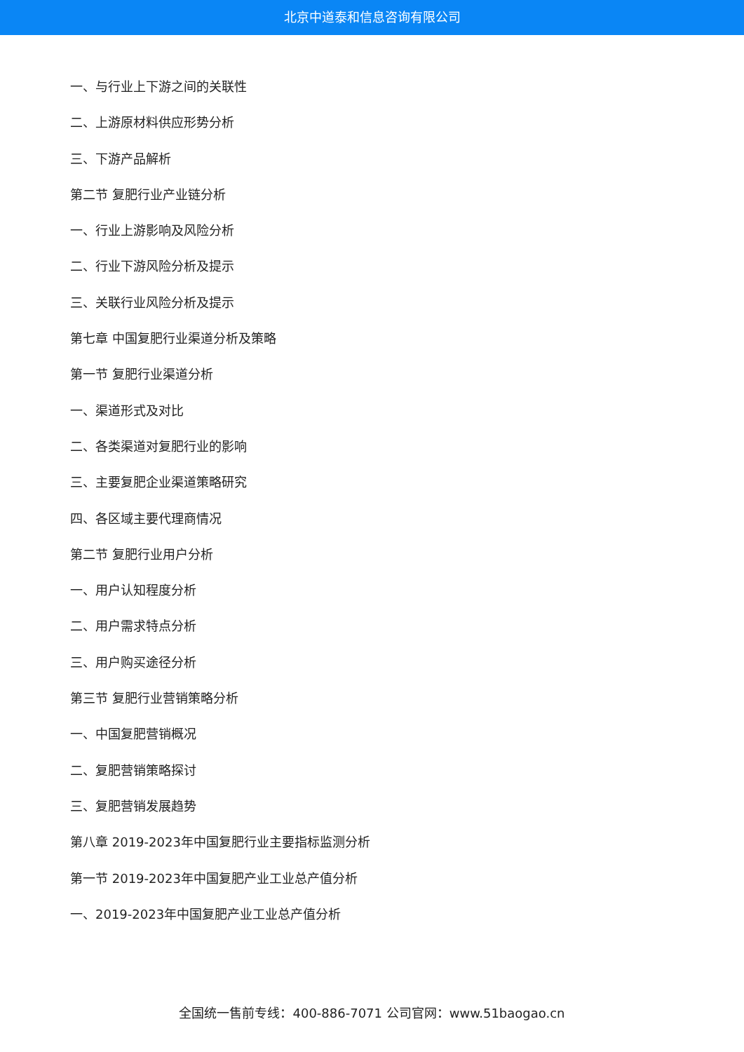北京中道泰和信息咨询有限公司
一、与行业上下游之间的关联性
二、上游原材料供应形势分析
三、下游产品解析
第二节 复肥行业产业链分析
一、行业上游影响及风险分析
二、行业下游风险分析及提示
三、关联行业风险分析及提示
第七章 中国复肥行业渠道分析及策略
第一节 复肥行业渠道分析
一、渠道形式及对比
二、各类渠道对复肥行业的影响
三、主要复肥企业渠道策略研究
四、各区域主要代理商情况
第二节 复肥行业用户分析
一、用户认知程度分析
二、用户需求特点分析
三、用户购买途径分析
第三节 复肥行业营销策略分析
一、中国复肥营销概况
二、复肥营销策略探讨
三、复肥营销发展趋势
第八章 2019-2023年中国复肥行业主要指标监测分析
第一节 2019-2023年中国复肥产业工业总产值分析
一、2019-2023年中国复肥产业工业总产值分析
全国统一售前专线：400-886-7071 公司官网：www.51baogao.cn